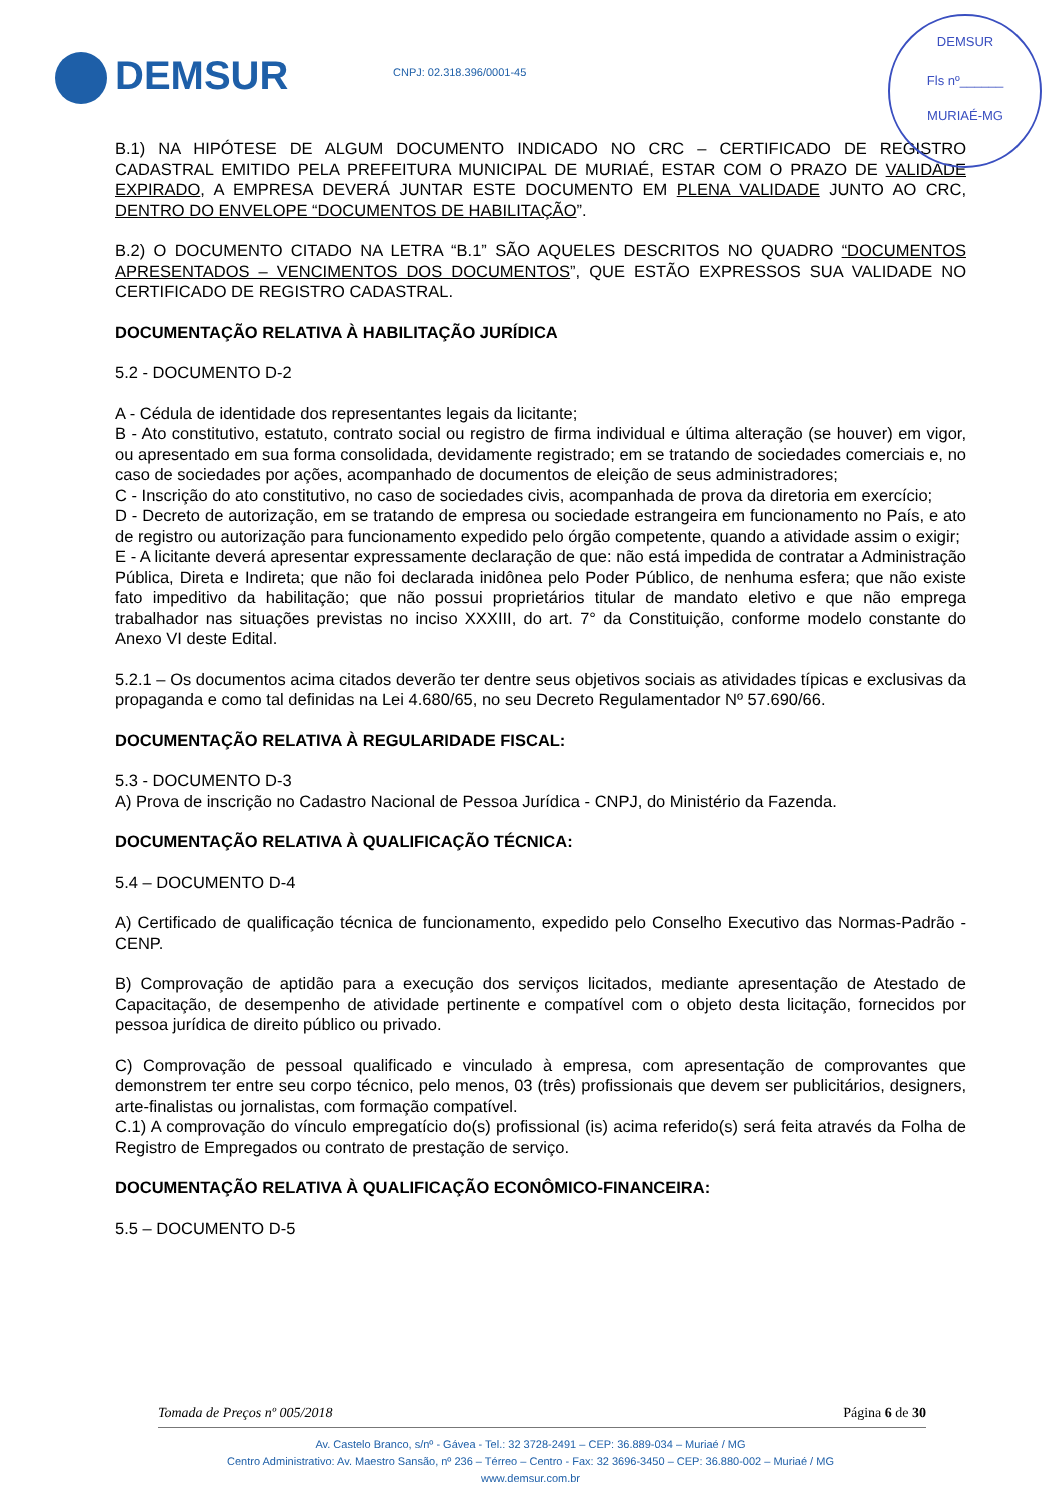DEMSUR CNPJ: 02.318.396/0001-45
DEMSUR
Fls nº______
MURIAÉ-MG
B.1) NA HIPÓTESE DE ALGUM DOCUMENTO INDICADO NO CRC – CERTIFICADO DE REGISTRO CADASTRAL EMITIDO PELA PREFEITURA MUNICIPAL DE MURIAÉ, ESTAR COM O PRAZO DE VALIDADE EXPIRADO, A EMPRESA DEVERÁ JUNTAR ESTE DOCUMENTO EM PLENA VALIDADE JUNTO AO CRC, DENTRO DO ENVELOPE “DOCUMENTOS DE HABILITAÇÃO”.
B.2) O DOCUMENTO CITADO NA LETRA “B.1” SÃO AQUELES DESCRITOS NO QUADRO “DOCUMENTOS APRESENTADOS – VENCIMENTOS DOS DOCUMENTOS”, QUE ESTÃO EXPRESSOS SUA VALIDADE NO CERTIFICADO DE REGISTRO CADASTRAL.
DOCUMENTAÇÃO RELATIVA À HABILITAÇÃO JURÍDICA
5.2 - DOCUMENTO D-2
A - Cédula de identidade dos representantes legais da licitante;
B - Ato constitutivo, estatuto, contrato social ou registro de firma individual e última alteração (se houver) em vigor, ou apresentado em sua forma consolidada, devidamente registrado; em se tratando de sociedades comerciais e, no caso de sociedades por ações, acompanhado de documentos de eleição de seus administradores;
C - Inscrição do ato constitutivo, no caso de sociedades civis, acompanhada de prova da diretoria em exercício;
D - Decreto de autorização, em se tratando de empresa ou sociedade estrangeira em funcionamento no País, e ato de registro ou autorização para funcionamento expedido pelo órgão competente, quando a atividade assim o exigir;
E - A licitante deverá apresentar expressamente declaração de que: não está impedida de contratar a Administração Pública, Direta e Indireta; que não foi declarada inidônea pelo Poder Público, de nenhuma esfera; que não existe fato impeditivo da habilitação; que não possui proprietários titular de mandato eletivo e que não emprega trabalhador nas situações previstas no inciso XXXIII, do art. 7° da Constituição, conforme modelo constante do Anexo VI deste Edital.
5.2.1 – Os documentos acima citados deverão ter dentre seus objetivos sociais as atividades típicas e exclusivas da propaganda e como tal definidas na Lei 4.680/65, no seu Decreto Regulamentador Nº 57.690/66.
DOCUMENTAÇÃO RELATIVA À REGULARIDADE FISCAL:
5.3 - DOCUMENTO D-3
A) Prova de inscrição no Cadastro Nacional de Pessoa Jurídica - CNPJ, do Ministério da Fazenda.
DOCUMENTAÇÃO RELATIVA À QUALIFICAÇÃO TÉCNICA:
5.4 – DOCUMENTO D-4
A) Certificado de qualificação técnica de funcionamento, expedido pelo Conselho Executivo das Normas-Padrão - CENP.
B) Comprovação de aptidão para a execução dos serviços licitados, mediante apresentação de Atestado de Capacitação, de desempenho de atividade pertinente e compatível com o objeto desta licitação, fornecidos por pessoa jurídica de direito público ou privado.
C) Comprovação de pessoal qualificado e vinculado à empresa, com apresentação de comprovantes que demonstrem ter entre seu corpo técnico, pelo menos, 03 (três) profissionais que devem ser publicitários, designers, arte-finalistas ou jornalistas, com formação compatível.
C.1) A comprovação do vínculo empregatício do(s) profissional (is) acima referido(s) será feita através da Folha de Registro de Empregados ou contrato de prestação de serviço.
DOCUMENTAÇÃO RELATIVA À QUALIFICAÇÃO ECONÔMICO-FINANCEIRA:
5.5 – DOCUMENTO D-5
Tomada de Preços nº 005/2018 Página 6 de 30
Av. Castelo Branco, s/nº - Gávea - Tel.: 32 3728-2491 – CEP: 36.889-034 – Muriaé / MG
Centro Administrativo: Av. Maestro Sansão, nº 236 – Térreo – Centro - Fax: 32 3696-3450 – CEP: 36.880-002 – Muriaé / MG
www.demsur.com.br